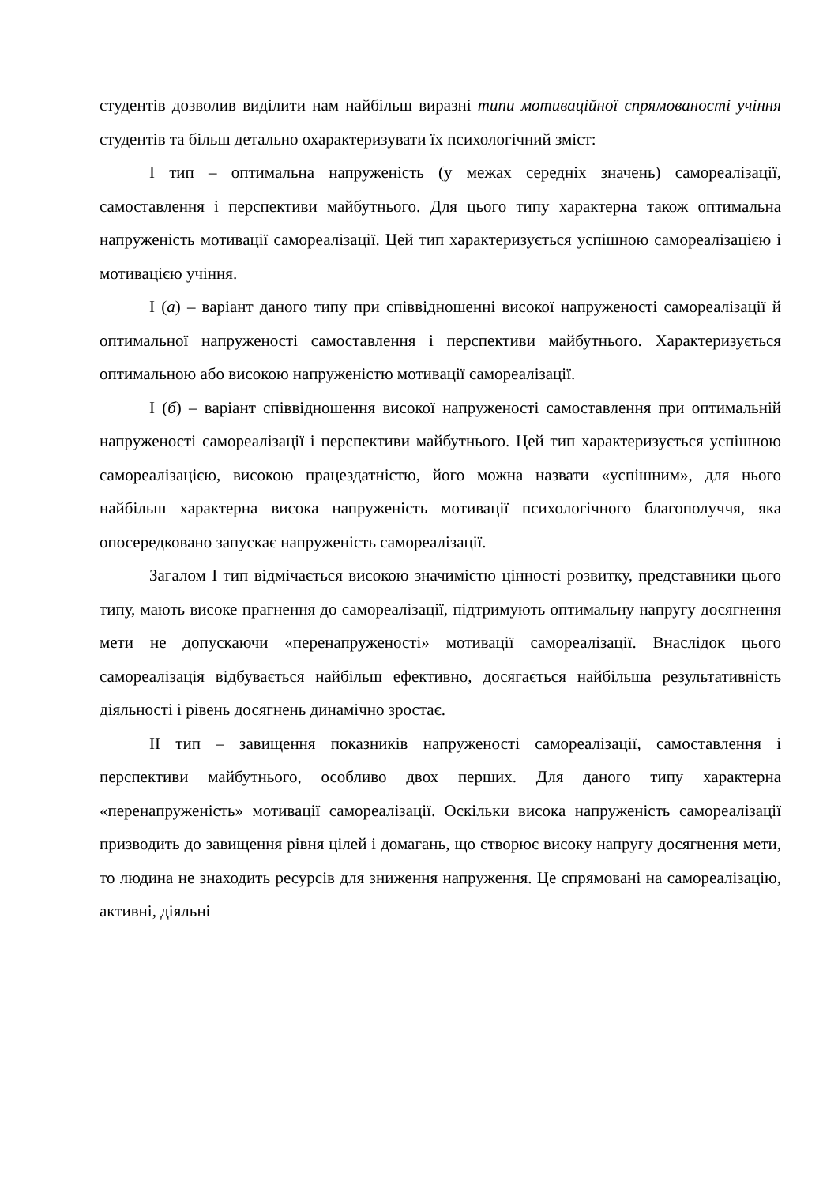студентів дозволив виділити нам найбільш виразні типи мотиваційної спрямованості учіння студентів та більш детально охарактеризувати їх психологічний зміст:
І тип – оптимальна напруженість (у межах середніх значень) самореалізації, самоставлення і перспективи майбутнього. Для цього типу характерна також оптимальна напруженість мотивації самореалізації. Цей тип характеризується успішною самореалізацією і мотивацією учіння.
І (а) – варіант даного типу при співвідношенні високої напруженості самореалізації й оптимальної напруженості самоставлення і перспективи майбутнього. Характеризується оптимальною або високою напруженістю мотивації самореалізації.
І (б) – варіант співвідношення високої напруженості самоставлення при оптимальній напруженості самореалізації і перспективи майбутнього. Цей тип характеризується успішною самореалізацією, високою працездатністю, його можна назвати «успішним», для нього найбільш характерна висока напруженість мотивації психологічного благополуччя, яка опосередковано запускає напруженість самореалізації.
Загалом І тип відмічається високою значимістю цінності розвитку, представники цього типу, мають високе прагнення до самореалізації, підтримують оптимальну напругу досягнення мети не допускаючи «перенапруженості» мотивації самореалізації. Внаслідок цього самореалізація відбувається найбільш ефективно, досягається найбільша результативність діяльності і рівень досягнень динамічно зростає.
ІІ тип – завищення показників напруженості самореалізації, самоставлення і перспективи майбутнього, особливо двох перших. Для даного типу характерна «перенапруженість» мотивації самореалізації. Оскільки висока напруженість самореалізації призводить до завищення рівня цілей і домагань, що створює високу напругу досягнення мети, то людина не знаходить ресурсів для зниження напруження. Це спрямовані на самореалізацію, активні, діяльні